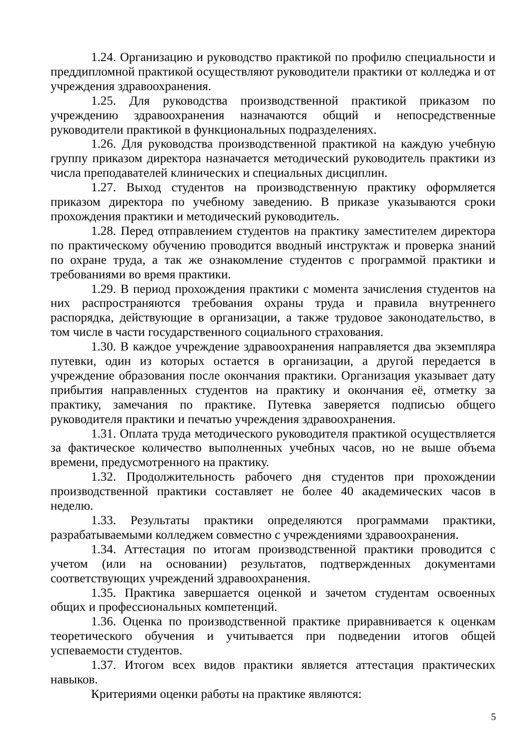1.24. Организацию и руководство практикой по профилю специальности и преддипломной практикой осуществляют руководители практики от колледжа и от учреждения здравоохранения.
1.25. Для руководства производственной практикой приказом по учреждению здравоохранения назначаются общий и непосредственные руководители практикой в функциональных подразделениях.
1.26. Для руководства производственной практикой на каждую учебную группу приказом директора назначается методический руководитель практики из числа преподавателей клинических и специальных дисциплин.
1.27. Выход студентов на производственную практику оформляется приказом директора по учебному заведению. В приказе указываются сроки прохождения практики и методический руководитель.
1.28. Перед отправлением студентов на практику заместителем директора по практическому обучению проводится вводный инструктаж и проверка знаний по охране труда, а так же ознакомление студентов с программой практики и требованиями во время практики.
1.29. В период прохождения практики с момента зачисления студентов на них распространяются требования охраны труда и правила внутреннего распорядка, действующие в организации, а также трудовое законодательство, в том числе в части государственного социального страхования.
1.30. В каждое учреждение здравоохранения направляется два экземпляра путевки, один из которых остается в организации, а другой передается в учреждение образования после окончания практики. Организация указывает дату прибытия направленных студентов на практику и окончания её, отметку за практику, замечания по практике. Путевка заверяется подписью общего руководителя практики и печатью учреждения здравоохранения.
1.31. Оплата труда методического руководителя практикой осуществляется за фактическое количество выполненных учебных часов, но не выше объема времени, предусмотренного на практику.
1.32. Продолжительность рабочего дня студентов при прохождении производственной практики составляет не более 40 академических часов в неделю.
1.33. Результаты практики определяются программами практики, разрабатываемыми колледжем совместно с учреждениями здравоохранения.
1.34. Аттестация по итогам производственной практики проводится с учетом (или на основании) результатов, подтвержденных документами соответствующих учреждений здравоохранения.
1.35. Практика завершается оценкой и зачетом студентам освоенных общих и профессиональных компетенций.
1.36. Оценка по производственной практике приравнивается к оценкам теоретического обучения и учитывается при подведении итогов общей успеваемости студентов.
1.37. Итогом всех видов практики является аттестация практических навыков.
Критериями оценки работы на практике являются:
5